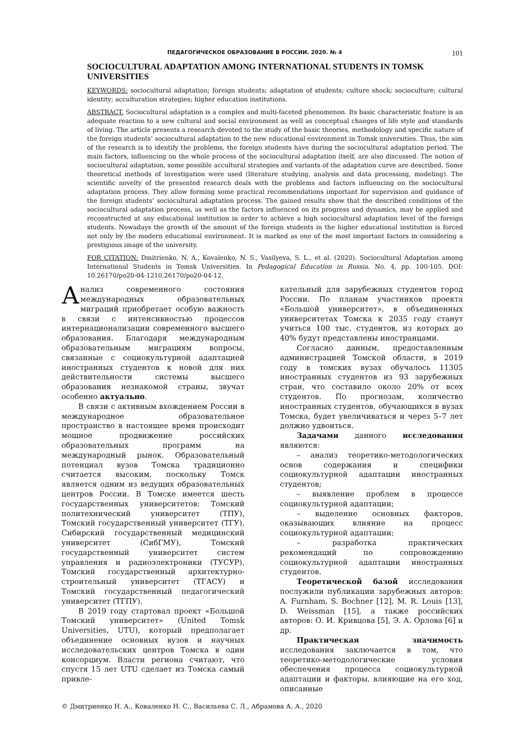ПЕДАГОГИЧЕСКОЕ ОБРАЗОВАНИЕ В РОССИИ. 2020. № 4 101
SOCIOCULTURAL ADAPTATION AMONG INTERNATIONAL STUDENTS IN TOMSK UNIVERSITIES
KEYWORDS: sociocultural adaptation; foreign students; adaptation of students; culture shock; socioculture; cultural identity; acculturation strategies; higher education institutions.
ABSTRACT. Sociocultural adaptation is a complex and multi-faceted phenomenon. Its basic characteristic feature is an adequate reaction to a new cultural and social environment as well as conceptual changes of life style and standards of living. The article presents a research devoted to the study of the basic theories, methodology and specific nature of the foreign students’ sociocultural adaptation to the new educational environment in Tomsk universities. Thus, the aim of the research is to identify the problems, the foreign students have during the sociocultural adaptation period. The main factors, influencing on the whole process of the sociocultural adaptation itself, are also discussed. The notion of sociocultural adaptation, some possible accultural strategies and variants of the adaptation curve are described. Some theoretical methods of investigation were used (literature studying, analysis and data processing, modeling). The scientific novelty of the presented research deals with the problems and factors influencing on the sociocultural adaptation process. They allow forming some practical recommendations important for supervision and guidance of the foreign students’ sociocultural adaptation process. The gained results show that the described conditions of the sociocultural adaptation process, as well as the factors influenced on its progress and dynamics, may be applied and reconstructed at any educational institution in order to achieve a high sociocultural adaptation level of the foreign students. Nowadays the growth of the amount of the foreign students in the higher educational institution is forced not only by the modern educational environment. It is marked as one of the most important factors in considering a prestigious image of the university.
FOR CITATION: Dmitrienko, N. A., Kovalenko, N. S., Vasilyeva, S. L., et al. (2020). Sociocultural Adaptation among International Students in Tomsk Universities. In Pedagogical Education in Russia. No. 4, pp. 100-105. DOI: 10.26170/po20-04-1210.26170/po20-04-12.
Анализ современного состояния международных образовательных миграций приобретает особую важность в связи с интенсивностью процессов интернационализации современного высшего образования. Благодаря международным образовательным миграциям вопросы, связанные с социокультурной адаптацией иностранных студентов к новой для них действительности системы высшего образования незнакомой страны, звучат особенно актуально.
В связи с активным вхождением России в международное образовательное пространство в настоящее время происходит мощное продвижение российских образовательных программ на международный рынок. Образовательный потенциал вузов Томска традиционно считается высоким, поскольку Томск является одним из ведущих образовательных центров России. В Томске имеется шесть государственных университетов: Томский политехнический университет (ТПУ), Томский государственный университет (ТГУ), Сибирский государственный медицинский университет (СибГМУ), Томский государственный университет систем управления и радиоэлектроники (ТУСУР), Томский государственный архитектурно-строительный университет (ТГАСУ) и Томский государственный педагогический университет (ТГПУ).
В 2019 году стартовал проект «Большой Томский университет» (United Tomsk Universities, UTU), который предполагает объединение основных вузов и научных исследовательских центров Томска в один консорциум. Власти региона считают, что спустя 15 лет UTU сделает из Томска самый привле-
кательный для зарубежных студентов город России. По планам участников проекта «Большой университет», в объединенных университетах Томска к 2035 году станут учиться 100 тыс. студентов, из которых до 40% будут представлены иностранцами.
Согласно данным, предоставленным администрацией Томской области, в 2019 году в томских вузах обучалось 11305 иностранных студентов из 93 зарубежных стран, что составило около 20% от всех студентов. По прогнозам, количество иностранных студентов, обучающихся в вузах Томска, будет увеличиваться и через 5–7 лет должно удвоиться.
Задачами данного исследования являются:
– анализ теоретико-методологических основ содержания и специфики социокультурной адаптации иностранных студентов;
– выявление проблем в процессе социокультурной адаптации;
– выделение основных факторов, оказывающих влияние на процесс социокультурной адаптации;
– разработка практических рекомендаций по сопровождению социокультурной адаптации иностранных студентов.
Теоретической базой исследования послужили публикации зарубежных авторов: A. Furnham, S. Bochner [12], M. R. Louis [13], D. Weissman [15], а также российских авторов: О. И. Кривцова [5], Э. А. Орлова [6] и др.
Практическая значимость исследования заключается в том, что теоретико-методологические условия обеспечения процесса социокультурной адаптации и факторы, влияющие на его ход, описанные
© Дмитриенко Н. А., Коваленко Н. С., Васильева С. Л., Абрамова А. А., 2020